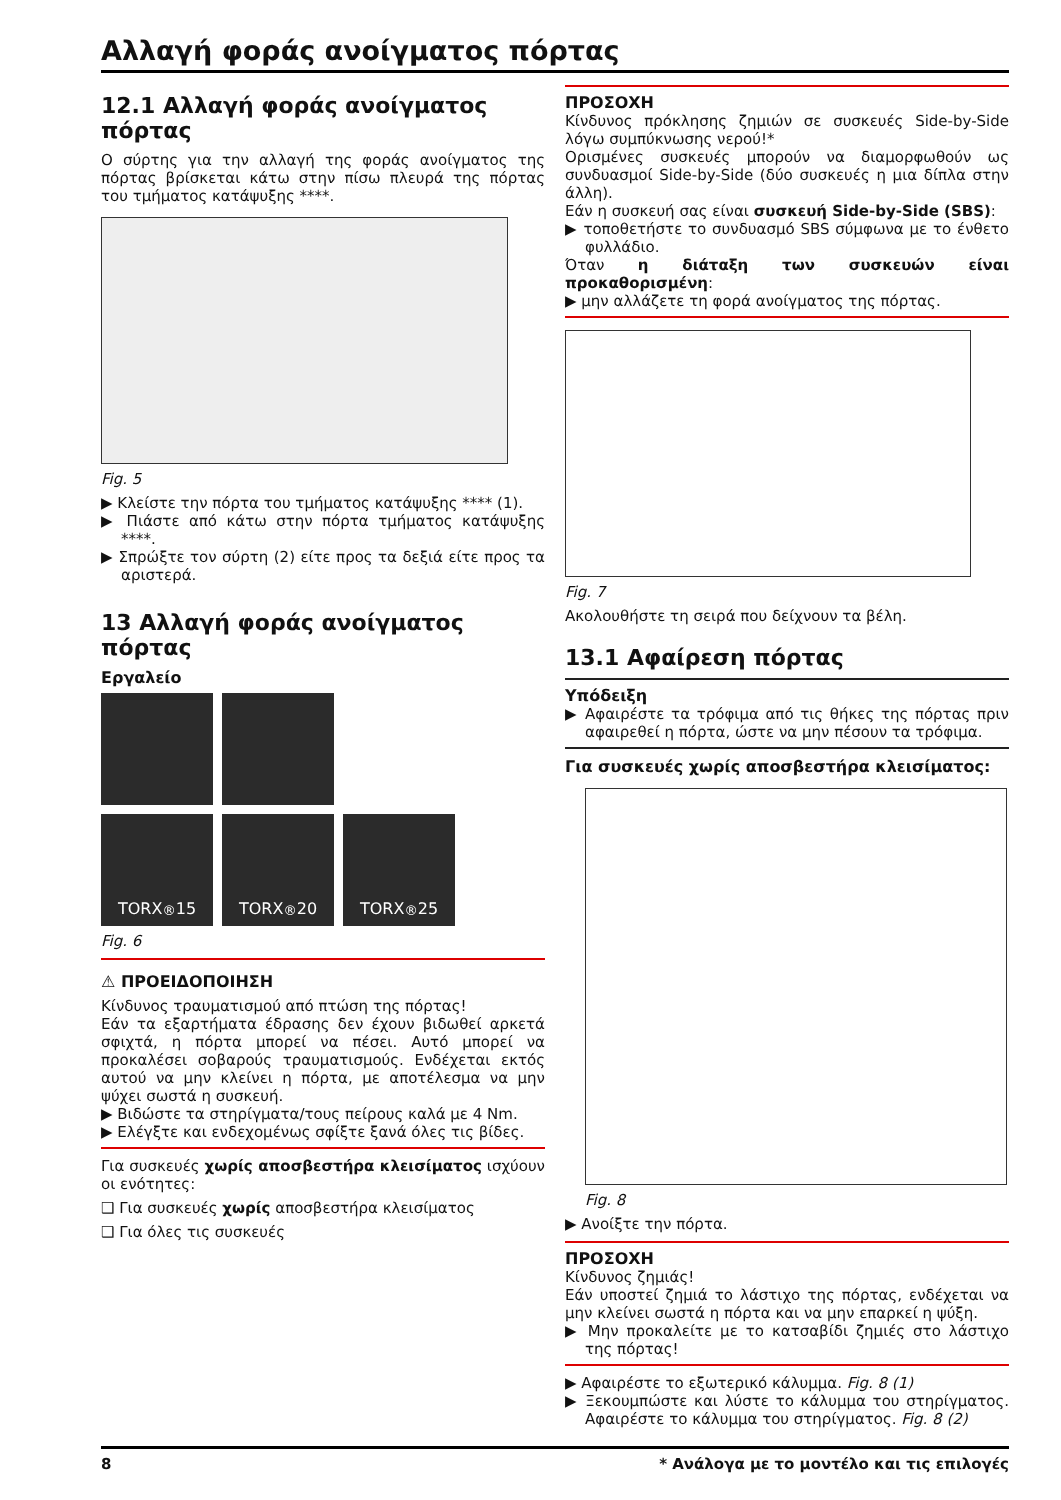Αλλαγή φοράς ανοίγματος πόρτας
12.1 Αλλαγή φοράς ανοίγματος πόρτας
Ο σύρτης για την αλλαγή της φοράς ανοίγματος της πόρτας βρίσκεται κάτω στην πίσω πλευρά της πόρτας του τμήματος κατάψυξης ****.
Fig. 5
▶ Κλείστε την πόρτα του τμήματος κατάψυξης **** (1).
▶ Πιάστε από κάτω στην πόρτα τμήματος κατάψυξης ****.
▶ Σπρώξτε τον σύρτη (2) είτε προς τα δεξιά είτε προς τα αριστερά.
13 Αλλαγή φοράς ανοίγματος πόρτας
Εργαλείο
TORX<sup>®</sup> 15
TORX<sup>®</sup> 20
TORX<sup>®</sup> 25
Fig. 6
⚠ ΠΡΟΕΙΔΟΠΟΙΗΣΗ
Κίνδυνος τραυματισμού από πτώση της πόρτας!
Εάν τα εξαρτήματα έδρασης δεν έχουν βιδωθεί αρκετά σφιχτά, η πόρτα μπορεί να πέσει. Αυτό μπορεί να προκαλέσει σοβαρούς τραυματισμούς. Ενδέχεται εκτός αυτού να μην κλείνει η πόρτα, με αποτέλεσμα να μην ψύχει σωστά η συσκευή.
▶ Βιδώστε τα στηρίγματα/τους πείρους καλά με 4 Nm.
▶ Ελέγξτε και ενδεχομένως σφίξτε ξανά όλες τις βίδες.
Για συσκευές χωρίς αποσβεστήρα κλεισίματος ισχύουν οι ενότητες:
❑ Για συσκευές χωρίς αποσβεστήρα κλεισίματος
❑ Για όλες τις συσκευές
ΠΡΟΣΟΧΗ
Κίνδυνος πρόκλησης ζημιών σε συσκευές Side-by-Side λόγω συμπύκνωσης νερού!*
Ορισμένες συσκευές μπορούν να διαμορφωθούν ως συνδυασμοί Side-by-Side (δύο συσκευές η μια δίπλα στην άλλη).
Εάν η συσκευή σας είναι συσκευή Side-by-Side (SBS):
▶ τοποθετήστε το συνδυασμό SBS σύμφωνα με το ένθετο φυλλάδιο.
Όταν η διάταξη των συσκευών είναι προκαθορισμένη:
▶ μην αλλάζετε τη φορά ανοίγματος της πόρτας.
Fig. 7
Ακολουθήστε τη σειρά που δείχνουν τα βέλη.
13.1 Αφαίρεση πόρτας
Υπόδειξη
▶ Αφαιρέστε τα τρόφιμα από τις θήκες της πόρτας πριν αφαιρεθεί η πόρτα, ώστε να μην πέσουν τα τρόφιμα.
Για συσκευές χωρίς αποσβεστήρα κλεισίματος:
Fig. 8
▶ Ανοίξτε την πόρτα.
ΠΡΟΣΟΧΗ
Κίνδυνος ζημιάς!
Εάν υποστεί ζημιά το λάστιχο της πόρτας, ενδέχεται να μην κλείνει σωστά η πόρτα και να μην επαρκεί η ψύξη.
▶ Μην προκαλείτε με το κατσαβίδι ζημιές στο λάστιχο της πόρτας!
▶ Αφαιρέστε το εξωτερικό κάλυμμα. Fig. 8 (1)
▶ Ξεκουμπώστε και λύστε το κάλυμμα του στηρίγματος. Αφαιρέστε το κάλυμμα του στηρίγματος. Fig. 8 (2)
8 * Ανάλογα με το μοντέλο και τις επιλογές